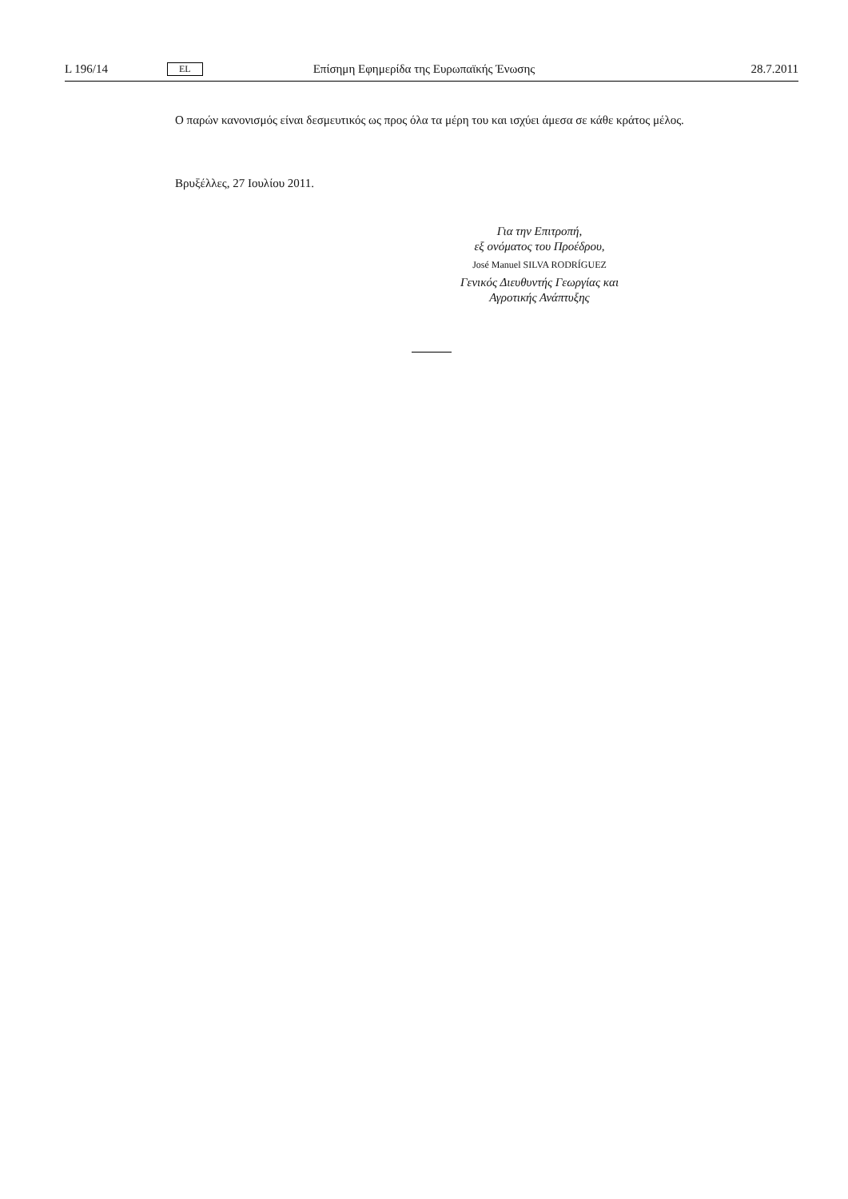L 196/14 EL Επίσημη Εφημερίδα της Ευρωπαϊκής Ένωσης 28.7.2011
Ο παρών κανονισμός είναι δεσμευτικός ως προς όλα τα μέρη του και ισχύει άμεσα σε κάθε κράτος μέλος.
Βρυξέλλες, 27 Ιουλίου 2011.
Για την Επιτροπή,
εξ ονόματος του Προέδρου,
José Manuel SILVA RODRÍGUEZ
Γενικός Διευθυντής Γεωργίας και
Αγροτικής Ανάπτυξης